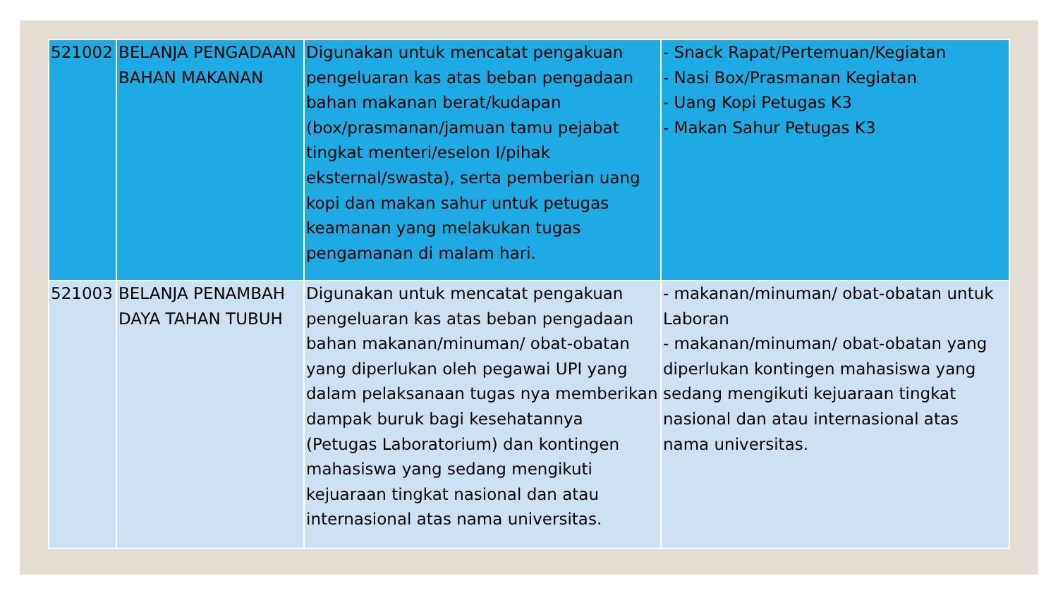| 521002 | BELANJA PENGADAAN BAHAN MAKANAN | Digunakan untuk mencatat pengakuan pengeluaran kas atas beban pengadaan bahan makanan berat/kudapan (box/prasmanan/jamuan tamu pejabat tingkat menteri/eselon I/pihak eksternal/swasta), serta pemberian uang kopi dan makan sahur untuk petugas keamanan yang melakukan tugas pengamanan di malam hari. | - Snack Rapat/Pertemuan/Kegiatan - Nasi Box/Prasmanan Kegiatan - Uang Kopi Petugas K3 - Makan Sahur Petugas K3 |
| 521003 | BELANJA PENAMBAH DAYA TAHAN TUBUH | Digunakan untuk mencatat pengakuan pengeluaran kas atas beban pengadaan bahan makanan/minuman/ obat-obatan yang diperlukan oleh pegawai UPI yang dalam pelaksanaan tugas nya memberikan dampak buruk bagi kesehatannya (Petugas Laboratorium) dan kontingen mahasiswa yang sedang mengikuti kejuaraan tingkat nasional dan atau internasional atas nama universitas. | - makanan/minuman/ obat-obatan untuk Laboran - makanan/minuman/ obat-obatan yang diperlukan kontingen mahasiswa yang sedang mengikuti kejuaraan tingkat nasional dan atau internasional atas nama universitas. |